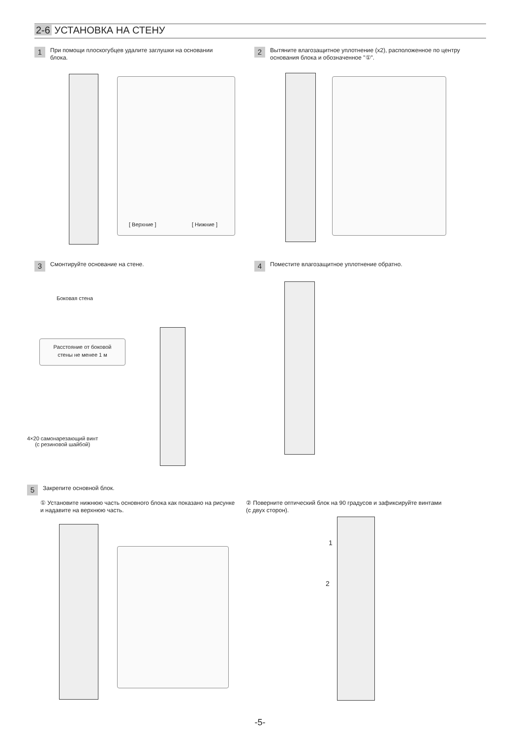2-6 УСТАНОВКА НА СТЕНУ
1
При помощи плоскогубцев удалите заглушки на основании блока.
[ Верхние ] [ Нижние ]
2
Вытяните влагозащитное уплотнение (х2), расположенное по центру основания блока и обозначенное "①".
3
Смонтируйте основание на стене.
Боковая стена
Расстояние от боковой
стены не менее 1 м
4×20 самонарезающий винт
(с резиновой шайбой)
4
Поместите влагозащитное уплотнение обратно.
5
Закрепите основной блок.
① Установите нижнюю часть основного блока как показано на рисунке и надавите на верхнюю часть.
② Поверните оптический блок на 90 градусов и зафиксируйте винтами (с двух сторон).
1
2
-5-